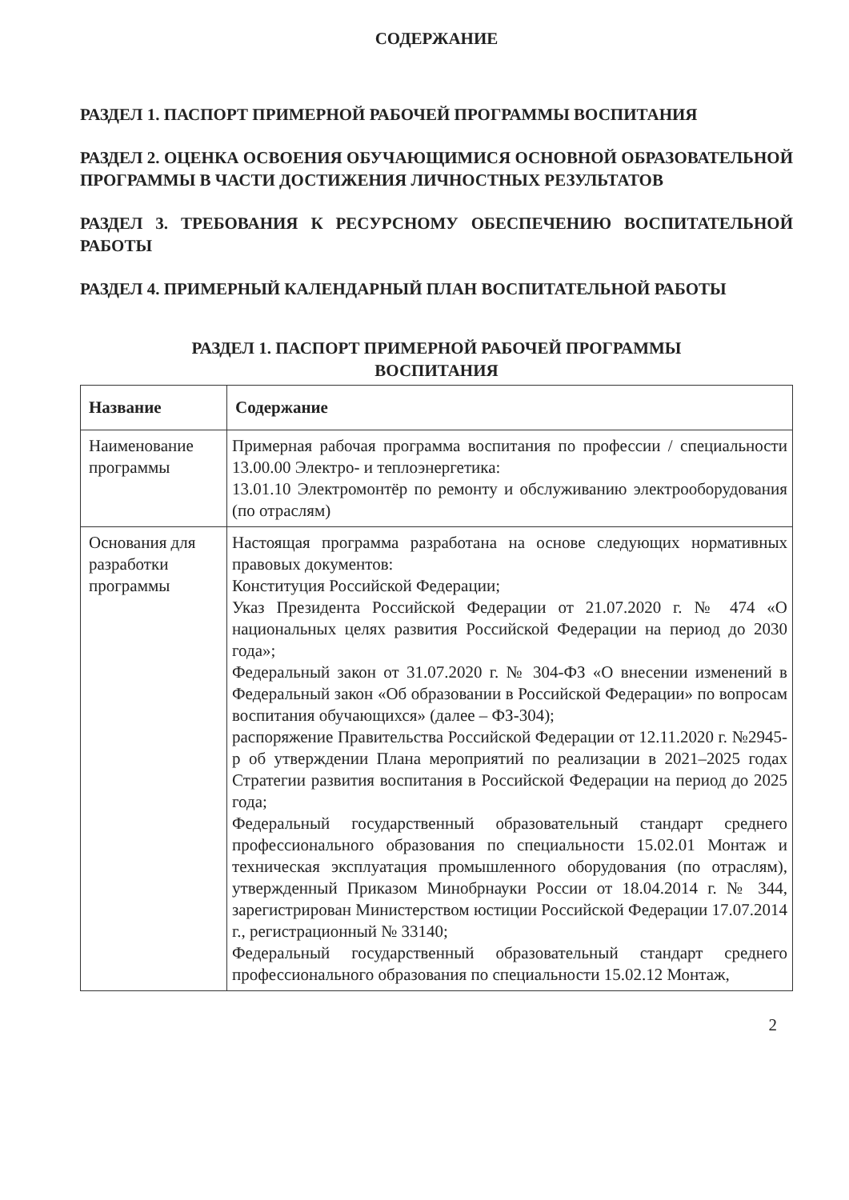СОДЕРЖАНИЕ
РАЗДЕЛ 1. ПАСПОРТ ПРИМЕРНОЙ РАБОЧЕЙ ПРОГРАММЫ ВОСПИТАНИЯ
РАЗДЕЛ 2. ОЦЕНКА ОСВОЕНИЯ ОБУЧАЮЩИМИСЯ ОСНОВНОЙ ОБРАЗОВАТЕЛЬНОЙ ПРОГРАММЫ В ЧАСТИ ДОСТИЖЕНИЯ ЛИЧНОСТНЫХ РЕЗУЛЬТАТОВ
РАЗДЕЛ 3. ТРЕБОВАНИЯ К РЕСУРСНОМУ ОБЕСПЕЧЕНИЮ ВОСПИТАТЕЛЬНОЙ РАБОТЫ
РАЗДЕЛ 4. ПРИМЕРНЫЙ КАЛЕНДАРНЫЙ ПЛАН ВОСПИТАТЕЛЬНОЙ РАБОТЫ
РАЗДЕЛ 1. ПАСПОРТ ПРИМЕРНОЙ РАБОЧЕЙ ПРОГРАММЫ
ВОСПИТАНИЯ
| Название | Содержание |
| --- | --- |
| Наименование программы | Примерная рабочая программа воспитания по профессии / специальности 13.00.00 Электро- и теплоэнергетика: 13.01.10 Электромонтёр по ремонту и обслуживанию электрооборудования (по отраслям) |
| Основания для разработки программы | Настоящая программа разработана на основе следующих нормативных правовых документов: Конституция Российской Федерации; Указ Президента Российской Федерации от 21.07.2020 г. № 474 «О национальных целях развития Российской Федерации на период до 2030 года»; Федеральный закон от 31.07.2020 г. № 304-ФЗ «О внесении изменений в Федеральный закон «Об образовании в Российской Федерации» по вопросам воспитания обучающихся» (далее – ФЗ-304); распоряжение Правительства Российской Федерации от 12.11.2020 г. №2945-р об утверждении Плана мероприятий по реализации в 2021–2025 годах Стратегии развития воспитания в Российской Федерации на период до 2025 года; Федеральный государственный образовательный стандарт среднего профессионального образования по специальности 15.02.01 Монтаж и техническая эксплуатация промышленного оборудования (по отраслям), утвержденный Приказом Минобрнауки России от 18.04.2014 г. № 344, зарегистрирован Министерством юстиции Российской Федерации 17.07.2014 г., регистрационный № 33140; Федеральный государственный образовательный стандарт среднего профессионального образования по специальности 15.02.12 Монтаж, |
2